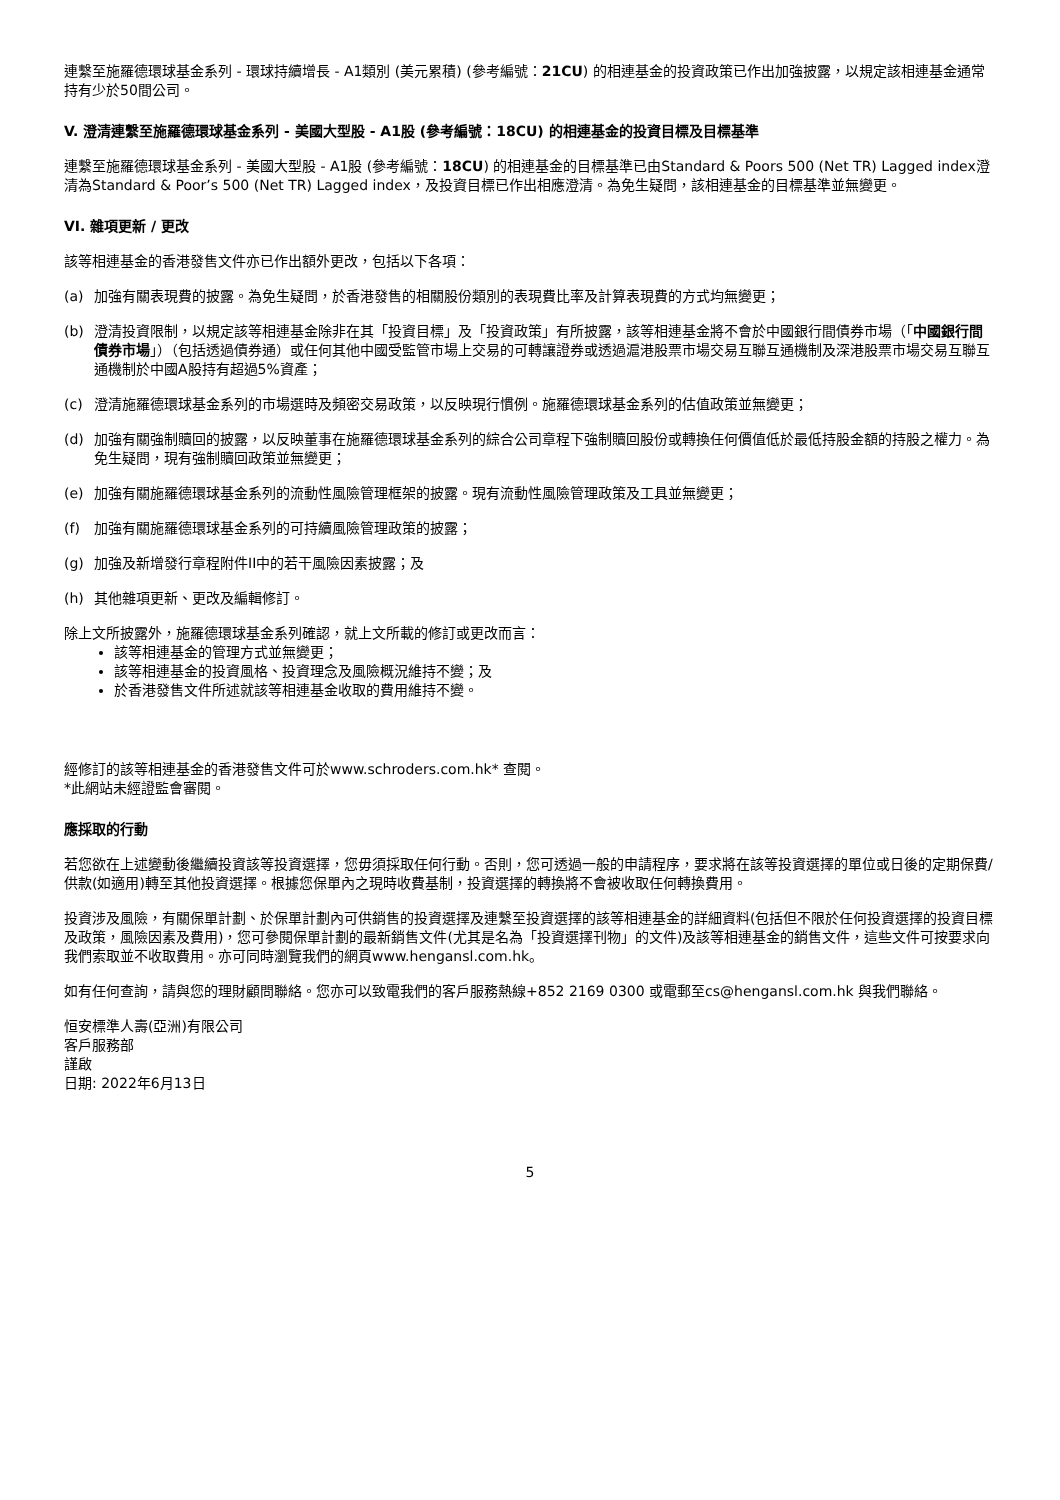連繫至施羅德環球基金系列 - 環球持續增長 - A1類別 (美元累積) (參考編號：21CU) 的相連基金的投資政策已作出加強披露，以規定該相連基金通常持有少於50間公司。
V. 澄清連繫至施羅德環球基金系列 - 美國大型股 - A1股 (參考編號：18CU) 的相連基金的投資目標及目標基準
連繫至施羅德環球基金系列 - 美國大型股 - A1股 (參考編號：18CU) 的相連基金的目標基準已由Standard & Poors 500 (Net TR) Lagged index澄清為Standard & Poor’s 500 (Net TR) Lagged index，及投資目標已作出相應澄清。為免生疑問，該相連基金的目標基準並無變更。
VI. 雜項更新 / 更改
該等相連基金的香港發售文件亦已作出額外更改，包括以下各項：
(a) 加強有關表現費的披露。為免生疑問，於香港發售的相關股份類別的表現費比率及計算表現費的方式均無變更；
(b) 澄清投資限制，以規定該等相連基金除非在其「投資目標」及「投資政策」有所披露，該等相連基金將不會於中國銀行間債券市場（「中國銀行間債券市場」）（包括透過債券通）或任何其他中國受監管市場上交易的可轉讓證券或透過滬港股票市場交易互聯互通機制及深港股票市場交易互聯互通機制於中國A股持有超過5%資產；
(c) 澄清施羅德環球基金系列的市場選時及頻密交易政策，以反映現行慣例。施羅德環球基金系列的估值政策並無變更；
(d) 加強有關強制贖回的披露，以反映董事在施羅德環球基金系列的綜合公司章程下強制贖回股份或轉換任何價值低於最低持股金額的持股之權力。為免生疑問，現有強制贖回政策並無變更；
(e) 加強有關施羅德環球基金系列的流動性風險管理框架的披露。現有流動性風險管理政策及工具並無變更；
(f) 加強有關施羅德環球基金系列的可持續風險管理政策的披露；
(g) 加強及新增發行章程附件II中的若干風險因素披露；及
(h) 其他雜項更新、更改及編輯修訂。
除上文所披露外，施羅德環球基金系列確認，就上文所載的修訂或更改而言：
該等相連基金的管理方式並無變更；
該等相連基金的投資風格、投資理念及風險概況維持不變；及
於香港發售文件所述就該等相連基金收取的費用維持不變。
經修訂的該等相連基金的香港發售文件可於www.schroders.com.hk* 查閱。
*此網站未經證監會審閱。
應採取的行動
若您欲在上述變動後繼續投資該等投資選擇，您毋須採取任何行動。否則，您可透過一般的申請程序，要求將在該等投資選擇的單位或日後的定期保費/供款(如適用)轉至其他投資選擇。根據您保單內之現時收費基制，投資選擇的轉換將不會被收取任何轉換費用。
投資涉及風險，有關保單計劃、於保單計劃內可供銷售的投資選擇及連繫至投資選擇的該等相連基金的詳細資料(包括但不限於任何投資選擇的投資目標及政策，風險因素及費用)，您可參閱保單計劃的最新銷售文件(尤其是名為「投資選擇刊物」的文件)及該等相連基金的銷售文件，這些文件可按要求向我們索取並不收取費用。亦可同時瀏覽我們的網頁www.hengansl.com.hk。
如有任何查詢，請與您的理財顧問聯絡。您亦可以致電我們的客戶服務熱線+852 2169 0300 或電郵至cs@hengansl.com.hk 與我們聯絡。
恒安標準人壽(亞洲)有限公司
客戶服務部
謹啟
日期: 2022年6月13日
5